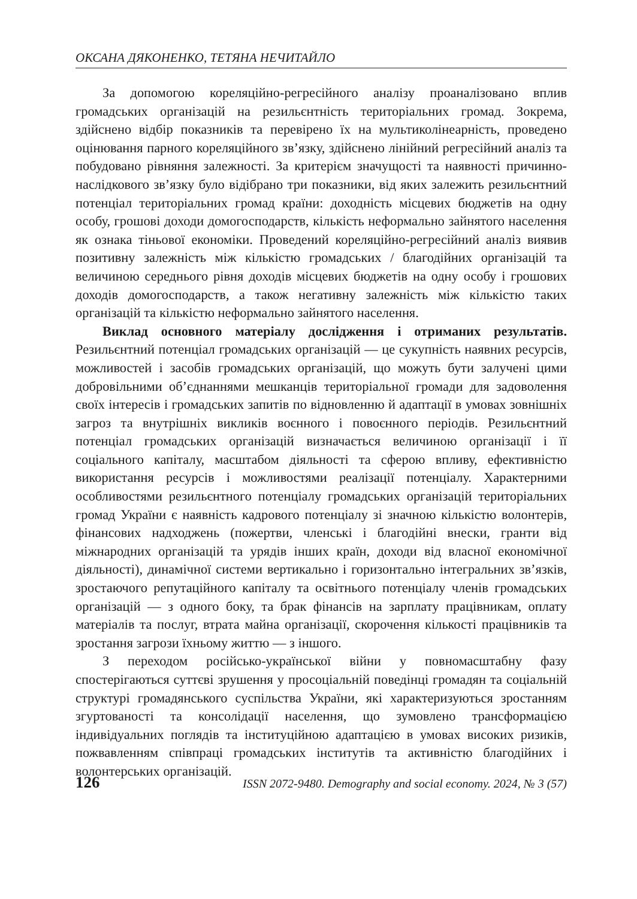ОКСАНА ДЯКОНЕНКО, ТЕТЯНА НЕЧИТАЙЛО
За допомогою кореляційно-регресійного аналізу проаналізовано вплив громадських організацій на резильєнтність територіальних громад. Зокрема, здійснено відбір показників та перевірено їх на мультиколінеарність, проведено оцінювання парного кореляційного зв’язку, здійснено лінійний регресійний аналіз та побудовано рівняння залежності. За критерієм значущості та наявності причинно-наслідкового зв’язку було відібрано три показники, від яких залежить резильєнтний потенціал територіальних громад країни: доходність місцевих бюджетів на одну особу, грошові доходи домогосподарств, кількість неформально зайнятого населення як ознака тіньової економіки. Проведений кореляційно-регресійний аналіз виявив позитивну залежність між кількістю громадських / благодійних організацій та величиною середнього рівня доходів місцевих бюджетів на одну особу і грошових доходів домогосподарств, а також негативну залежність між кількістю таких організацій та кількістю неформально зайнятого населення.
Виклад основного матеріалу дослідження і отриманих результатів. Резильєнтний потенціал громадських організацій — це сукупність наявних ресурсів, можливостей і засобів громадських організацій, що можуть бути залучені цими добровільними об’єднаннями мешканців територіальної громади для задоволення своїх інтересів і громадських запитів по відновленню й адаптації в умовах зовнішніх загроз та внутрішніх викликів воєнного і повоєнного періодів. Резильєнтний потенціал громадських організацій визначається величиною організації і її соціального капіталу, масштабом діяльності та сферою впливу, ефективністю використання ресурсів і можливостями реалізації потенціалу. Характерними особливостями резильєнтного потенціалу громадських організацій територіальних громад України є наявність кадрового потенціалу зі значною кількістю волонтерів, фінансових надходжень (пожертви, членські і благодійні внески, гранти від міжнародних організацій та урядів інших країн, доходи від власної економічної діяльності), динамічної системи вертикально і горизонтально інтегральних зв’язків, зростаючого репутаційного капіталу та освітнього потенціалу членів громадських організацій — з одного боку, та брак фінансів на зарплату працівникам, оплату матеріалів та послуг, втрата майна організації, скорочення кількості працівників та зростання загрози їхньому життю — з іншого.
З переходом російсько-української війни у повномасштабну фазу спостерігаються суттєві зрушення у просоціальній поведінці громадян та соціальній структурі громадянського суспільства України, які характеризуються зростанням згуртованості та консолідації населення, що зумовлено трансформацією індивідуальних поглядів та інституційною адаптацією в умовах високих ризиків, пожвавленням співпраці громадських інститутів та активністю благодійних і волонтерських організацій.
126 ISSN 2072-9480. Demography and social economy. 2024, № 3 (57)